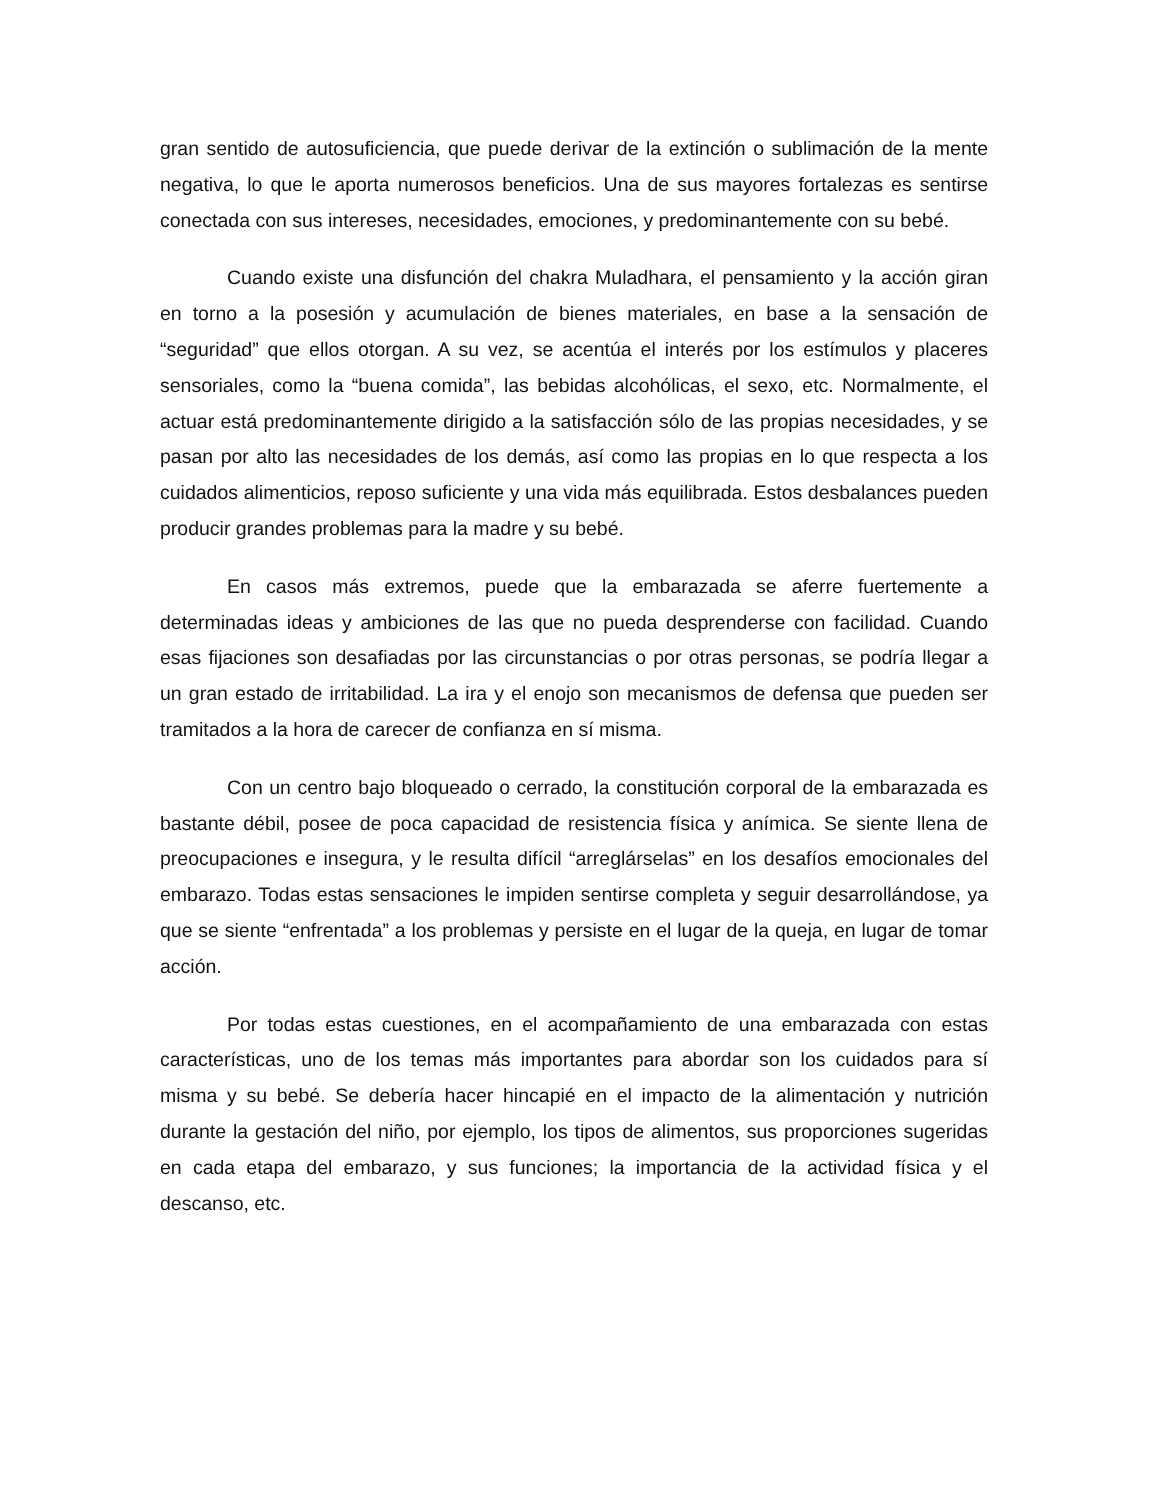gran sentido de autosuficiencia, que puede derivar de la extinción o sublimación de la mente negativa, lo que le aporta numerosos beneficios. Una de sus mayores fortalezas es sentirse conectada con sus intereses, necesidades, emociones, y predominantemente con su bebé.
Cuando existe una disfunción del chakra Muladhara, el pensamiento y la acción giran en torno a la posesión y acumulación de bienes materiales, en base a la sensación de “seguridad” que ellos otorgan. A su vez, se acentúa el interés por los estímulos y placeres sensoriales, como la “buena comida”, las bebidas alcohólicas, el sexo, etc. Normalmente, el actuar está predominantemente dirigido a la satisfacción sólo de las propias necesidades, y se pasan por alto las necesidades de los demás, así como las propias en lo que respecta a los cuidados alimenticios, reposo suficiente y una vida más equilibrada. Estos desbalances pueden producir grandes problemas para la madre y su bebé.
En casos más extremos, puede que la embarazada se aferre fuertemente a determinadas ideas y ambiciones de las que no pueda desprenderse con facilidad. Cuando esas fijaciones son desafiadas por las circunstancias o por otras personas, se podría llegar a un gran estado de irritabilidad. La ira y el enojo son mecanismos de defensa que pueden ser tramitados a la hora de carecer de confianza en sí misma.
Con un centro bajo bloqueado o cerrado, la constitución corporal de la embarazada es bastante débil, posee de poca capacidad de resistencia física y anímica. Se siente llena de preocupaciones e insegura, y le resulta difícil “arreglárselas” en los desafíos emocionales del embarazo. Todas estas sensaciones le impiden sentirse completa y seguir desarrollándose, ya que se siente “enfrentada” a los problemas y persiste en el lugar de la queja, en lugar de tomar acción.
Por todas estas cuestiones, en el acompañamiento de una embarazada con estas características, uno de los temas más importantes para abordar son los cuidados para sí misma y su bebé. Se debería hacer hincapié en el impacto de la alimentación y nutrición durante la gestación del niño, por ejemplo, los tipos de alimentos, sus proporciones sugeridas en cada etapa del embarazo, y sus funciones; la importancia de la actividad física y el descanso, etc.